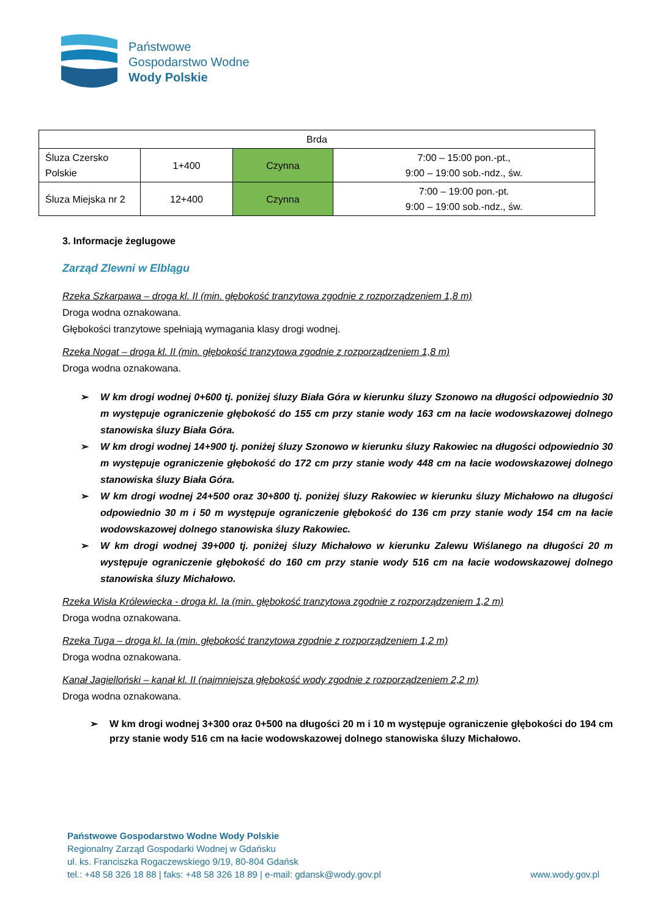Państwowe
Gospodarstwo Wodne
Wody Polskie
| Brda | | | |
| Śluza Czersko Polskie | 1+400 | Czynna | 7:00 – 15:00 pon.-pt., 9:00 – 19:00 sob.-ndz., św. |
| Śluza Miejska nr 2 | 12+400 | Czynna | 7:00 – 19:00 pon.-pt. 9:00 – 19:00 sob.-ndz., św. |
3. Informacje żeglugowe
Zarząd Zlewni w Elblągu
Rzeka Szkarpawa – droga kl. II (min. głębokość tranzytowa zgodnie z rozporządzeniem 1,8 m)
Droga wodna oznakowana.
Głębokości tranzytowe spełniają wymagania klasy drogi wodnej.
Rzeka Nogat – droga kl. II (min. głębokość tranzytowa zgodnie z rozporządzeniem 1,8 m)
Droga wodna oznakowana.
➢ W km drogi wodnej 0+600 tj. poniżej śluzy Biała Góra w kierunku śluzy Szonowo na długości odpowiednio 30 m występuje ograniczenie głębokość do 155 cm przy stanie wody 163 cm na łacie wodowskazowej dolnego stanowiska śluzy Biała Góra.
➢ W km drogi wodnej 14+900 tj. poniżej śluzy Szonowo w kierunku śluzy Rakowiec na długości odpowiednio 30 m występuje ograniczenie głębokość do 172 cm przy stanie wody 448 cm na łacie wodowskazowej dolnego stanowiska śluzy Biała Góra.
➢ W km drogi wodnej 24+500 oraz 30+800 tj. poniżej śluzy Rakowiec w kierunku śluzy Michałowo na długości odpowiednio 30 m i 50 m występuje ograniczenie głębokość do 136 cm przy stanie wody 154 cm na łacie wodowskazowej dolnego stanowiska śluzy Rakowiec.
➢ W km drogi wodnej 39+000 tj. poniżej śluzy Michałowo w kierunku Zalewu Wiślanego na długości 20 m występuje ograniczenie głębokość do 160 cm przy stanie wody 516 cm na łacie wodowskazowej dolnego stanowiska śluzy Michałowo.
Rzeka Wisła Królewiecka - droga kl. Ia (min. głębokość tranzytowa zgodnie z rozporządzeniem 1,2 m)
Droga wodna oznakowana.
Rzeka Tuga – droga kl. Ia (min. głębokość tranzytowa zgodnie z rozporządzeniem 1,2 m)
Droga wodna oznakowana.
Kanał Jagielloński – kanał kl. II (najmniejsza głębokość wody zgodnie z rozporządzeniem 2,2 m)
Droga wodna oznakowana.
➢ W km drogi wodnej 3+300 oraz 0+500 na długości 20 m i 10 m występuje ograniczenie głębokości do 194 cm przy stanie wody 516 cm na łacie wodowskazowej dolnego stanowiska śluzy Michałowo.
Państwowe Gospodarstwo Wodne Wody Polskie
Regionalny Zarząd Gospodarki Wodnej w Gdańsku
ul. ks. Franciszka Rogaczewskiego 9/19, 80-804 Gdańsk
tel.: +48 58 326 18 88 | faks: +48 58 326 18 89 | e-mail: gdansk@wody.gov.pl www.wody.gov.pl